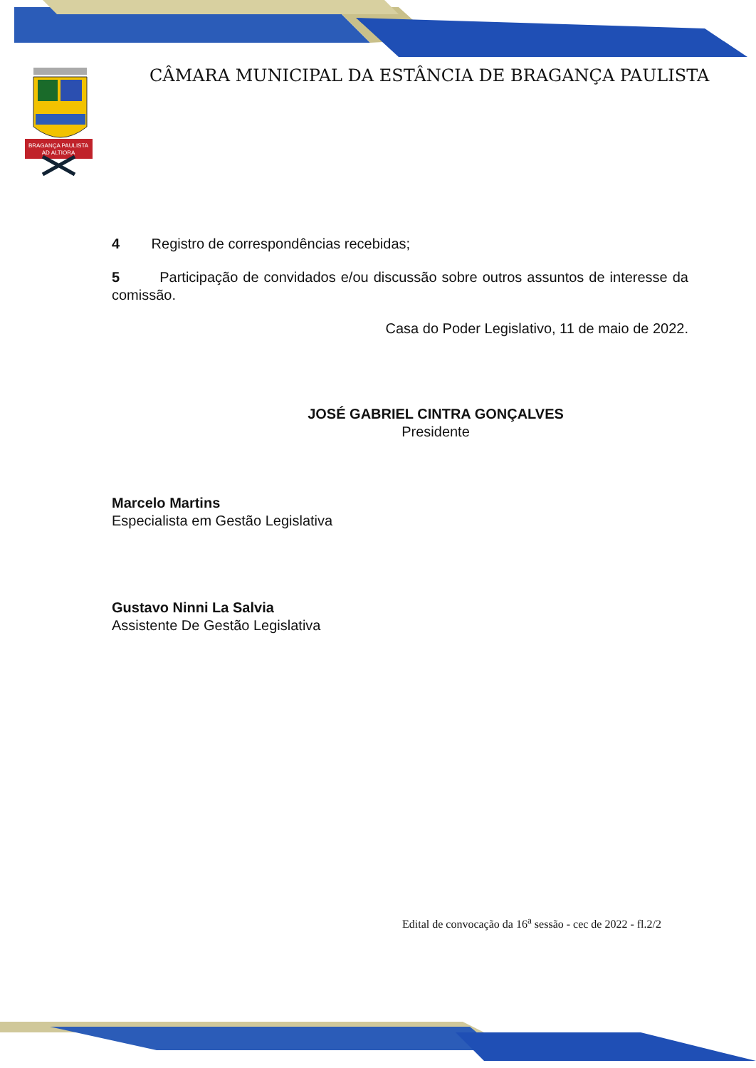BRAGANÇA PAULISTA
AD ALTIORA
CÂMARA MUNICIPAL DA ESTÂNCIA DE BRAGANÇA PAULISTA
4 Registro de correspondências recebidas;
5 Participação de convidados e/ou discussão sobre outros assuntos de interesse da comissão.
Casa do Poder Legislativo, 11 de maio de 2022.
JOSÉ GABRIEL CINTRA GONÇALVES
Presidente
Marcelo Martins
Especialista em Gestão Legislativa
Gustavo Ninni La Salvia
Assistente De Gestão Legislativa
Edital de convocação da 16<sup>a</sup> sessão - cec de 2022 - fl.2/2